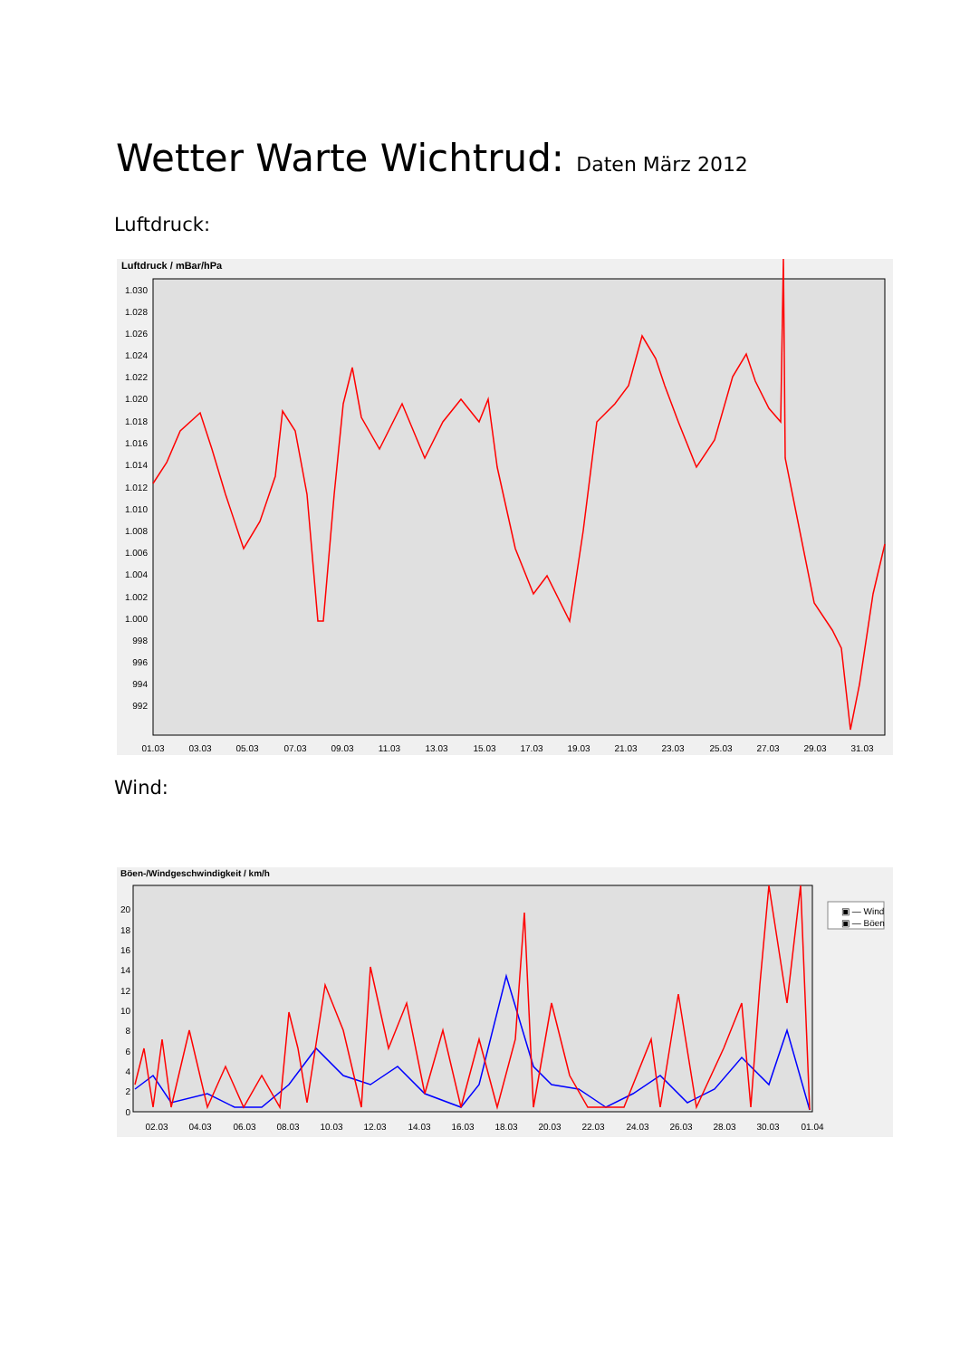Wetter Warte Wichtrud: Daten März 2012
Luftdruck:
Luftdruck / mBar/hPa
1.030
1.028
1.026
1.024
1.022
1.020
1.018
1.016
1.014
1.012
1.010
1.008
1.006
1.004
1.002
1.000
998
996
994
992
01.03
03.03
05.03
07.03
09.03
11.03
13.03
15.03
17.03
19.03
21.03
23.03
25.03
27.03
29.03
31.03
Wind:
Böen-/Windgeschwindigkeit / km/h
20
18
16
14
12
10
8
6
4
2
0
02.03
04.03
06.03
08.03
10.03
12.03
14.03
16.03
18.03
20.03
22.03
24.03
26.03
28.03
30.03
01.04
▣ — Wind
▣ — Böen